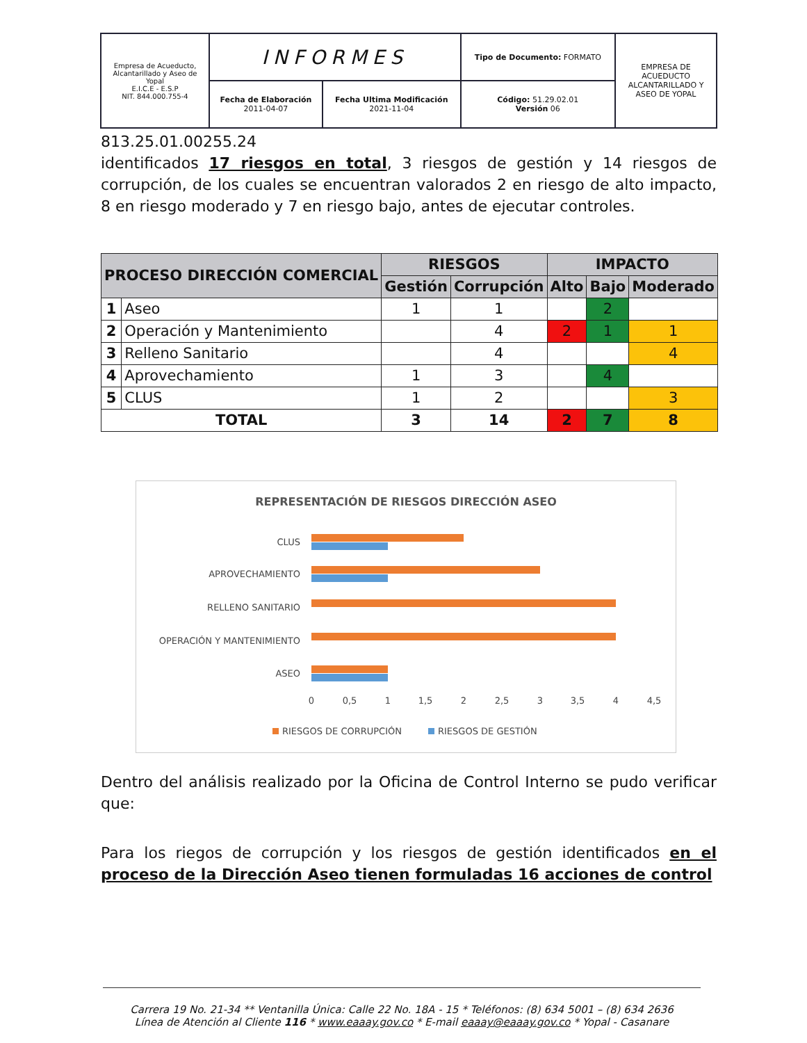| Empresa de Acueducto, Alcantarillado y Aseo de Yopal E.I.C.E - E.S.P NIT. 844.000.755-4 | INFORMES | | Tipo de Documento: FORMATO | EMPRESA DE ACUEDUCTO ALCANTARILLADO Y ASEO DE YOPAL |
| | Fecha de Elaboración 2011-04-07 | Fecha Ultima Modificación 2021-11-04 | Código: 51.29.02.01 Versión 06 | |
813.25.01.00255.24
identificados 17 riesgos en total, 3 riesgos de gestión y 14 riesgos de corrupción, de los cuales se encuentran valorados 2 en riesgo de alto impacto, 8 en riesgo moderado y 7 en riesgo bajo, antes de ejecutar controles.
| PROCESO DIRECCIÓN COMERCIAL | | RIESGOS | | IMPACTO | | |
| --- | --- | --- | --- | --- | --- | --- |
| | | Gestión | Corrupción | | | |
| | | | | Alto | Bajo | Moderado |
| 1 | Aseo | 1 | 1 | | 2 | |
| 2 | Operación y Mantenimiento | | 4 | 2 | 1 | 1 |
| 3 | Relleno Sanitario | | 4 | | | 4 |
| 4 | Aprovechamiento | 1 | 3 | | 4 | |
| 5 | CLUS | 1 | 2 | | | 3 |
| TOTAL | | 3 | 14 | 2 | 7 | 8 |
REPRESENTACIÓN DE RIESGOS DIRECCIÓN ASEO
CLUS
APROVECHAMIENTO
RELLENO SANITARIO
OPERACIÓN Y MANTENIMIENTO
ASEO
0
0,5
1
1,5
2
2,5
3
3,5
4
4,5
RIESGOS DE CORRUPCIÓN
RIESGOS DE GESTIÓN
Dentro del análisis realizado por la Oficina de Control Interno se pudo verificar que:
Para los riegos de corrupción y los riesgos de gestión identificados en el proceso de la Dirección Aseo tienen formuladas 16 acciones de control
Carrera 19 No. 21-34 ** Ventanilla Única: Calle 22 No. 18A - 15 * Teléfonos: (8) 634 5001 – (8) 634 2636
Línea de Atención al Cliente 116 * www.eaaay.gov.co * E-mail eaaay@eaaay.gov.co * Yopal - Casanare